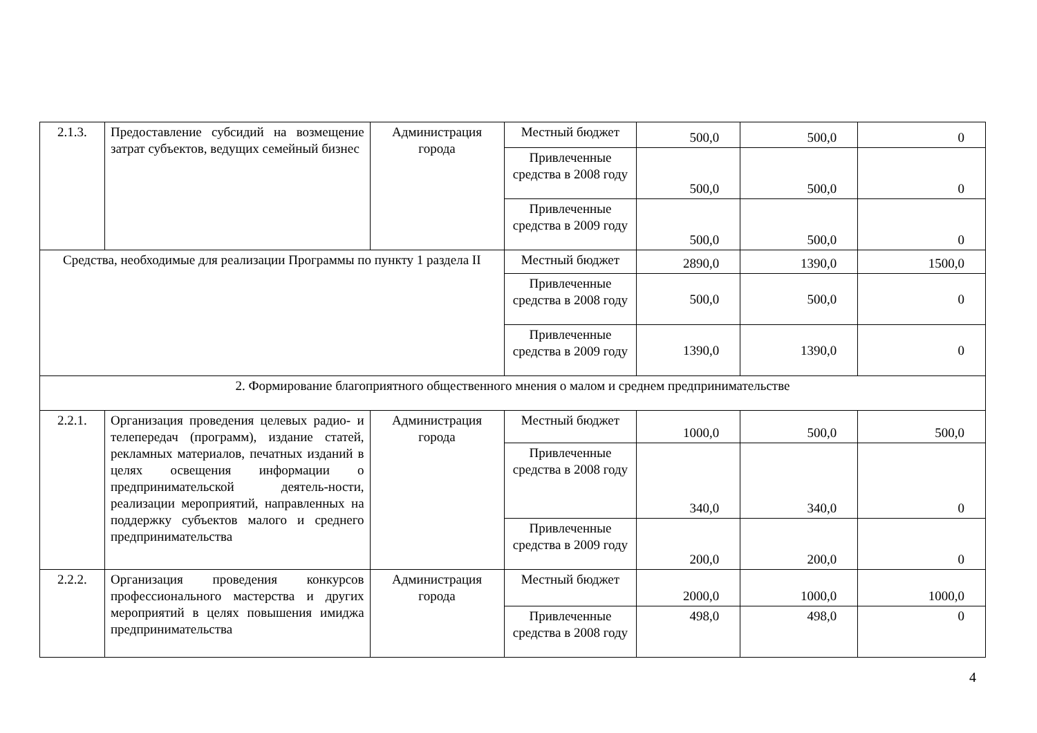| 2.1.3. | Предоставление субсидий на возмещение затрат субъектов, ведущих семейный бизнес | Администрация города | Местный бюджет | 500,0 | 500,0 | 0 |
| | | | Привлеченные средства в 2008 году | 500,0 | 500,0 | 0 |
| | | | Привлеченные средства в 2009 году | 500,0 | 500,0 | 0 |
| Средства, необходимые для реализации Программы по пункту 1 раздела II | | | Местный бюджет | 2890,0 | 1390,0 | 1500,0 |
| | | | Привлеченные средства в 2008 году | 500,0 | 500,0 | 0 |
| | | | Привлеченные средства в 2009 году | 1390,0 | 1390,0 | 0 |
| 2. Формирование благоприятного общественного мнения о малом и среднем предпринимательстве | | | | | | |
| 2.2.1. | Организация проведения целевых радио- и телепередач (программ), издание статей, рекламных материалов, печатных изданий в целях освещения информации о предпринимательской деятель-ности, реализации мероприятий, направленных на поддержку субъектов малого и среднего предпринимательства | Администрация города | Местный бюджет | 1000,0 | 500,0 | 500,0 |
| | | | Привлеченные средства в 2008 году | 340,0 | 340,0 | 0 |
| | | | Привлеченные средства в 2009 году | 200,0 | 200,0 | 0 |
| 2.2.2. | Организация проведения конкурсов профессионального мастерства и других мероприятий в целях повышения имиджа предпринимательства | Администрация города | Местный бюджет | 2000,0 | 1000,0 | 1000,0 |
| | | | Привлеченные средства в 2008 году | 498,0 | 498,0 | 0 |
4